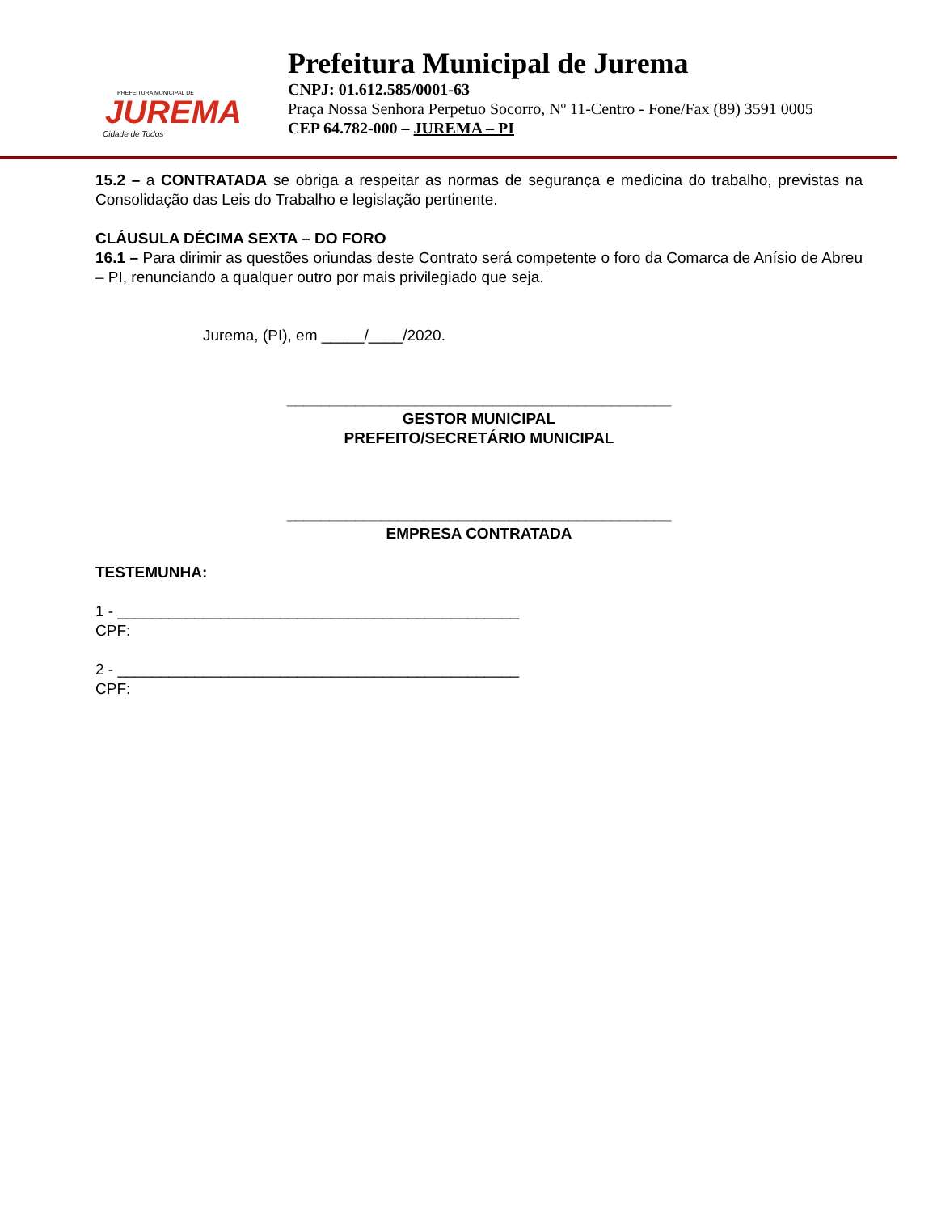PREFEITURA MUNICIPAL DE
JUREMA
Cidade de Todos
Prefeitura Municipal de Jurema
CNPJ: 01.612.585/0001-63
Praça Nossa Senhora Perpetuo Socorro, Nº 11-Centro - Fone/Fax (89) 3591 0005
CEP 64.782-000 – JUREMA – PI
15.2 – a CONTRATADA se obriga a respeitar as normas de segurança e medicina do trabalho, previstas na Consolidação das Leis do Trabalho e legislação pertinente.
CLÁUSULA DÉCIMA SEXTA – DO FORO
16.1 – Para dirimir as questões oriundas deste Contrato será competente o foro da Comarca de Anísio de Abreu – PI, renunciando a qualquer outro por mais privilegiado que seja.
Jurema, (PI), em _____/____/2020.
_____________________________________________
GESTOR MUNICIPAL
PREFEITO/SECRETÁRIO MUNICIPAL
_____________________________________________
EMPRESA CONTRATADA
TESTEMUNHA:
1 - _______________________________________________
CPF:
2 - _______________________________________________
CPF: